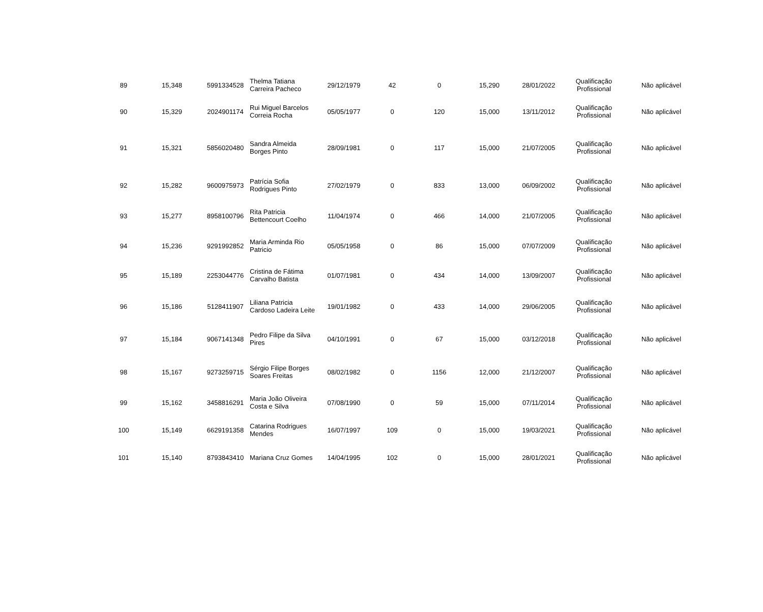| 89 | 15,348 | 5991334528 | Thelma Tatiana Carreira Pacheco | 29/12/1979 | 42 | 0 | 15,290 | 28/01/2022 | Qualificação Profissional | Não aplicável |
| 90 | 15,329 | 2024901174 | Rui Miguel Barcelos Correia Rocha | 05/05/1977 | 0 | 120 | 15,000 | 13/11/2012 | Qualificação Profissional | Não aplicável |
| 91 | 15,321 | 5856020480 | Sandra Almeida Borges Pinto | 28/09/1981 | 0 | 117 | 15,000 | 21/07/2005 | Qualificação Profissional | Não aplicável |
| 92 | 15,282 | 9600975973 | Patrícia Sofia Rodrigues Pinto | 27/02/1979 | 0 | 833 | 13,000 | 06/09/2002 | Qualificação Profissional | Não aplicável |
| 93 | 15,277 | 8958100796 | Rita Patricia Bettencourt Coelho | 11/04/1974 | 0 | 466 | 14,000 | 21/07/2005 | Qualificação Profissional | Não aplicável |
| 94 | 15,236 | 9291992852 | Maria Arminda Rio Patricio | 05/05/1958 | 0 | 86 | 15,000 | 07/07/2009 | Qualificação Profissional | Não aplicável |
| 95 | 15,189 | 2253044776 | Cristina de Fátima Carvalho Batista | 01/07/1981 | 0 | 434 | 14,000 | 13/09/2007 | Qualificação Profissional | Não aplicável |
| 96 | 15,186 | 5128411907 | Liliana Patricia Cardoso Ladeira Leite | 19/01/1982 | 0 | 433 | 14,000 | 29/06/2005 | Qualificação Profissional | Não aplicável |
| 97 | 15,184 | 9067141348 | Pedro Filipe da Silva Pires | 04/10/1991 | 0 | 67 | 15,000 | 03/12/2018 | Qualificação Profissional | Não aplicável |
| 98 | 15,167 | 9273259715 | Sérgio Filipe Borges Soares Freitas | 08/02/1982 | 0 | 1156 | 12,000 | 21/12/2007 | Qualificação Profissional | Não aplicável |
| 99 | 15,162 | 3458816291 | Maria João Oliveira Costa e Silva | 07/08/1990 | 0 | 59 | 15,000 | 07/11/2014 | Qualificação Profissional | Não aplicável |
| 100 | 15,149 | 6629191358 | Catarina Rodrigues Mendes | 16/07/1997 | 109 | 0 | 15,000 | 19/03/2021 | Qualificação Profissional | Não aplicável |
| 101 | 15,140 | 8793843410 | Mariana Cruz Gomes | 14/04/1995 | 102 | 0 | 15,000 | 28/01/2021 | Qualificação Profissional | Não aplicável |